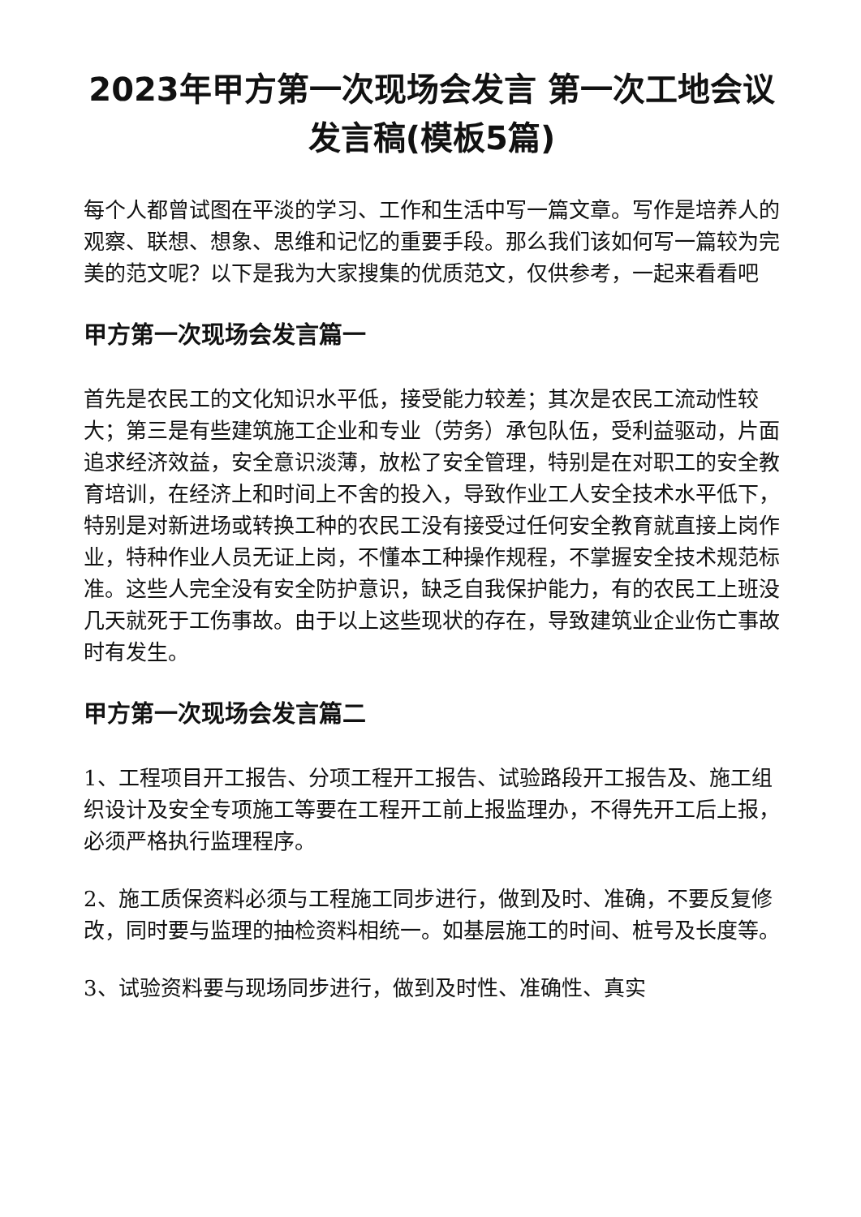2023年甲方第一次现场会发言 第一次工地会议发言稿(模板5篇)
每个人都曾试图在平淡的学习、工作和生活中写一篇文章。写作是培养人的观察、联想、想象、思维和记忆的重要手段。那么我们该如何写一篇较为完美的范文呢？以下是我为大家搜集的优质范文，仅供参考，一起来看看吧
甲方第一次现场会发言篇一
首先是农民工的文化知识水平低，接受能力较差；其次是农民工流动性较大；第三是有些建筑施工企业和专业（劳务）承包队伍，受利益驱动，片面追求经济效益，安全意识淡薄，放松了安全管理，特别是在对职工的安全教育培训，在经济上和时间上不舍的投入，导致作业工人安全技术水平低下，特别是对新进场或转换工种的农民工没有接受过任何安全教育就直接上岗作业，特种作业人员无证上岗，不懂本工种操作规程，不掌握安全技术规范标准。这些人完全没有安全防护意识，缺乏自我保护能力，有的农民工上班没几天就死于工伤事故。由于以上这些现状的存在，导致建筑业企业伤亡事故时有发生。
甲方第一次现场会发言篇二
1、工程项目开工报告、分项工程开工报告、试验路段开工报告及、施工组织设计及安全专项施工等要在工程开工前上报监理办，不得先开工后上报，必须严格执行监理程序。
2、施工质保资料必须与工程施工同步进行，做到及时、准确，不要反复修改，同时要与监理的抽检资料相统一。如基层施工的时间、桩号及长度等。
3、试验资料要与现场同步进行，做到及时性、准确性、真实